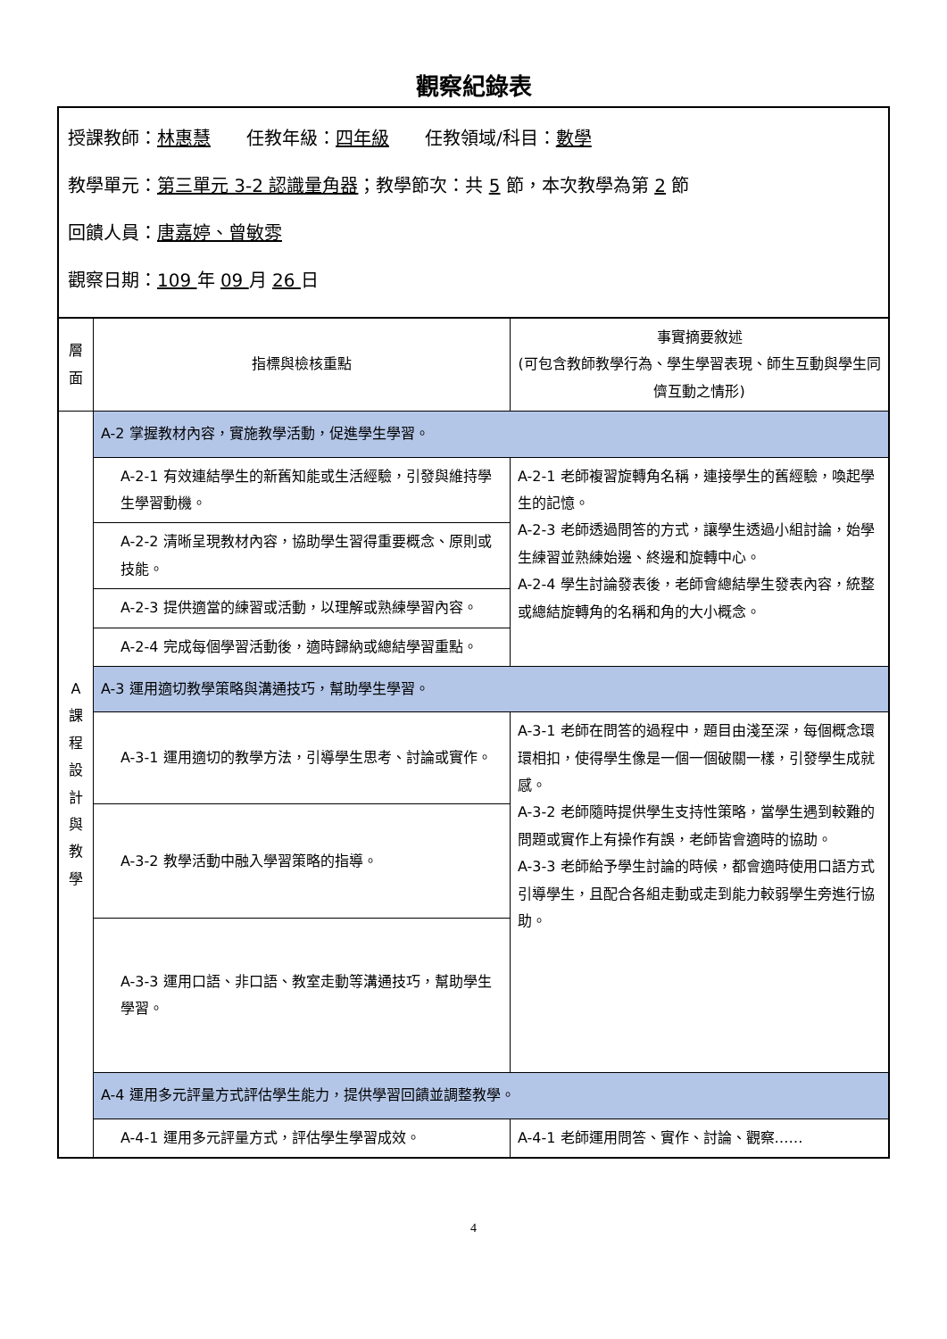觀察紀錄表
授課教師：林惠慧　　任教年級：四年級　　任教領域/科目：數學
教學單元：第三單元 3-2 認識量角器；教學節次：共 5 節，本次教學為第 2 節
回饋人員：唐嘉婷、曾敏雰
觀察日期：109 年 09 月 26 日
| 層 面 | 指標與檢核重點 | 事實摘要敘述 (可包含教師教學行為、學生學習表現、師生互動與學生同儕互動之情形) |
| --- | --- | --- |
| A 課 程 設 計 與 教 學 | A-2 掌握教材內容，實施教學活動，促進學生學習。 | |
| | A-2-1 有效連結學生的新舊知能或生活經驗，引發與維持學生學習動機。 | A-2-1 老師複習旋轉角名稱，連接學生的舊經驗，喚起學生的記憶。 A-2-3 老師透過問答的方式，讓學生透過小組討論，始學生練習並熟練始邊、終邊和旋轉中心。 A-2-4 學生討論發表後，老師會總結學生發表內容，統整或總結旋轉角的名稱和角的大小概念。 |
| | A-2-2 清晰呈現教材內容，協助學生習得重要概念、原則或技能。 | |
| | A-2-3 提供適當的練習或活動，以理解或熟練學習內容。 | |
| | A-2-4 完成每個學習活動後，適時歸納或總結學習重點。 | |
| | A-3 運用適切教學策略與溝通技巧，幫助學生學習。 | |
| | A-3-1 運用適切的教學方法，引導學生思考、討論或實作。 | A-3-1 老師在問答的過程中，題目由淺至深，每個概念環環相扣，使得學生像是一個一個破關一樣，引發學生成就感。 A-3-2 老師隨時提供學生支持性策略，當學生遇到較難的問題或實作上有操作有誤，老師皆會適時的協助。 A-3-3 老師給予學生討論的時候，都會適時使用口語方式引導學生，且配合各組走動或走到能力較弱學生旁進行協助。 |
| | A-3-2 教學活動中融入學習策略的指導。 | |
| | A-3-3 運用口語、非口語、教室走動等溝通技巧，幫助學生學習。 | |
| | A-4 運用多元評量方式評估學生能力，提供學習回饋並調整教學。 | |
| | A-4-1 運用多元評量方式，評估學生學習成效。 | A-4-1 老師運用問答、實作、討論、觀察…… |
4